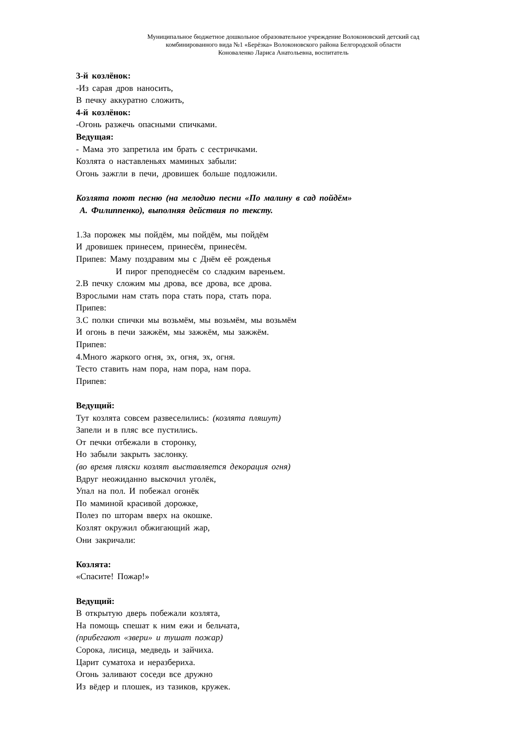Муниципальное бюджетное дошкольное образовательное учреждение Волоконовский детский сад
комбинированного вида №1 «Берёзка» Волоконовского района Белгородской области
Коноваленко Лариса Анатольевна, воспитатель
3-й козлёнок:
-Из сарая дров наносить,
В печку аккуратно сложить,
4-й козлёнок:
-Огонь разжечь опасными спичками.
Ведущая:
- Мама это запретила им брать с сестричками.
Козлята о наставленьях маминых забыли:
Огонь зажгли в печи, дровишек больше подложили.
Козлята поют песню (на мелодию песни «По малину в сад пойдём»
А. Филиппенко), выполняя действия по тексту.
1.За порожек мы пойдём, мы пойдём, мы пойдём
И дровишек принесем, принесём, принесём.
Припев: Маму поздравим мы с Днём её рожденья
И пирог преподнесём со сладким вареньем.
2.В печку сложим мы дрова, все дрова, все дрова.
Взрослыми нам стать пора стать пора, стать пора.
Припев:
3.С полки спички мы возьмём, мы возьмём, мы возьмём
И огонь в печи зажжём, мы зажжём, мы зажжём.
Припев:
4.Много жаркого огня, эх, огня, эх, огня.
Тесто ставить нам пора, нам пора, нам пора.
Припев:
Ведущий:
Тут козлята совсем развеселились: (козлята пляшут)
Запели и в пляс все пустились.
От печки отбежали в сторонку,
Но забыли закрыть заслонку.
(во время пляски козлят выставляется декорация огня)
Вдруг неожиданно выскочил уголёк,
Упал на пол. И побежал огонёк
По маминой красивой дорожке,
Полез по шторам вверх на окошке.
Козлят окружил обжигающий жар,
Они закричали:
Козлята:
«Спасите! Пожар!»
Ведущий:
В открытую дверь побежали козлята,
На помощь спешат к ним ежи и бельчата,
(прибегают «звери» и тушат пожар)
Сорока, лисица, медведь и зайчиха.
Царит суматоха и неразбериха.
Огонь заливают соседи все дружно
Из вёдер и плошек, из тазиков, кружек.